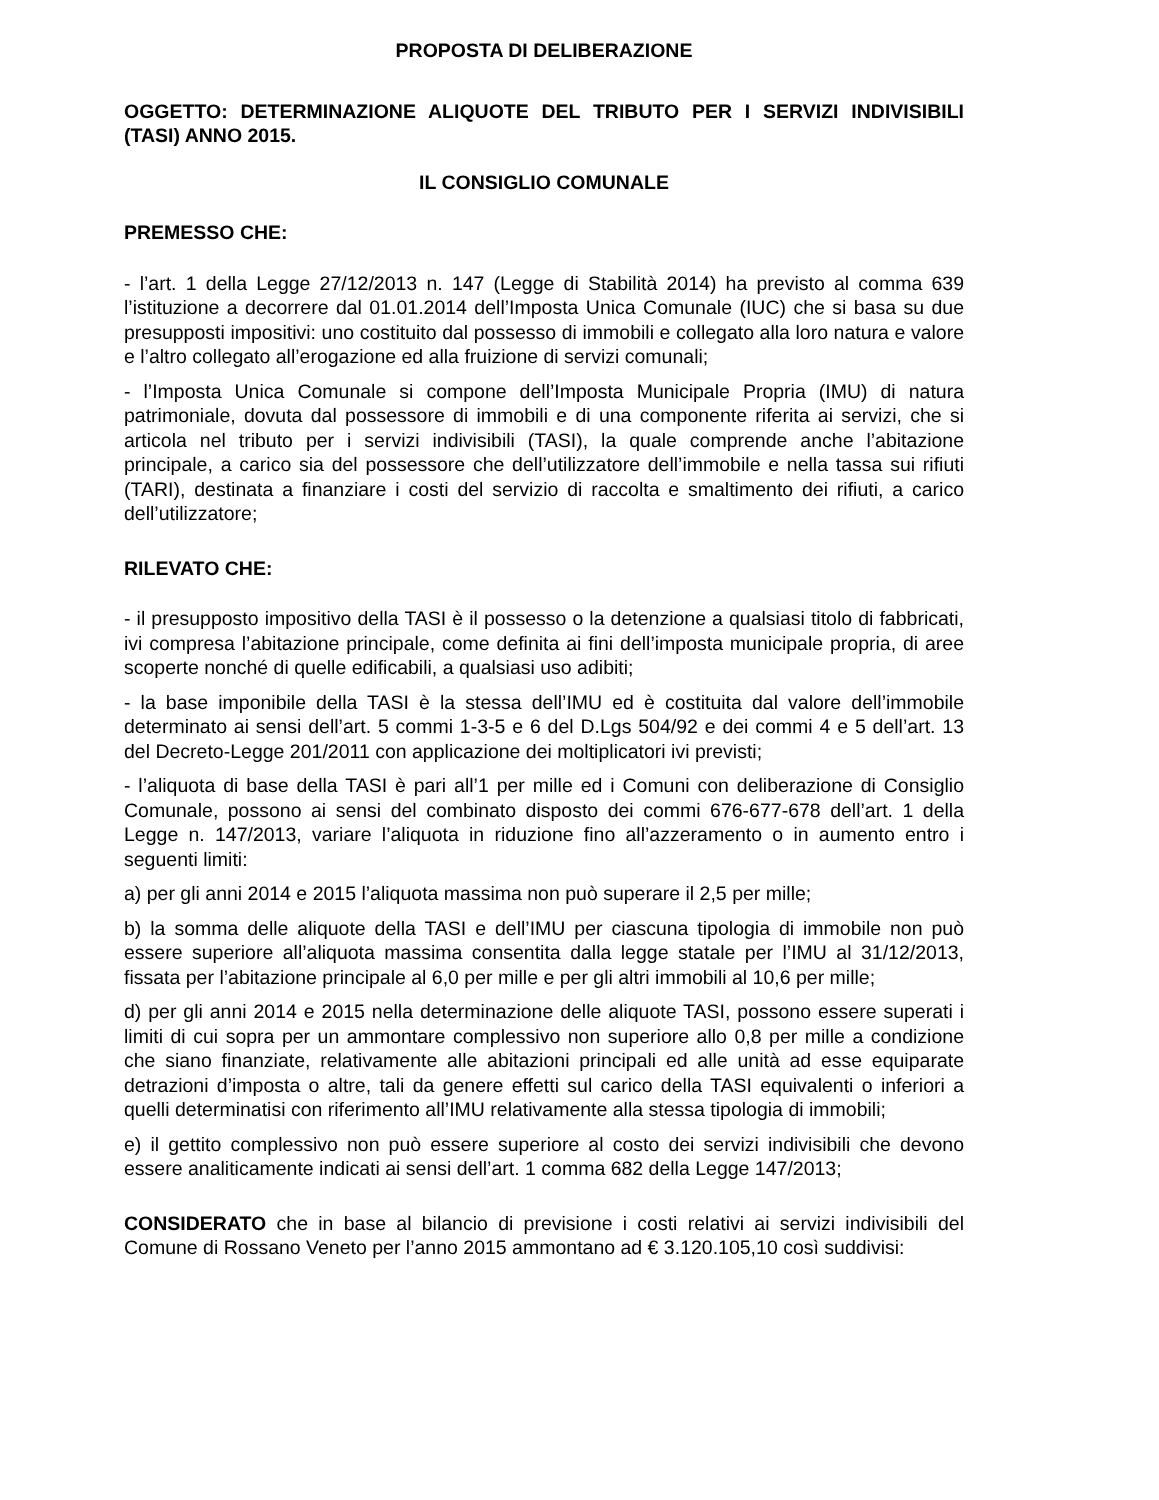PROPOSTA DI DELIBERAZIONE
OGGETTO: DETERMINAZIONE ALIQUOTE DEL TRIBUTO PER I SERVIZI INDIVISIBILI (TASI) ANNO 2015.
IL CONSIGLIO COMUNALE
PREMESSO CHE:
- l’art. 1 della Legge 27/12/2013 n. 147 (Legge di Stabilità 2014) ha previsto al comma 639 l’istituzione a decorrere dal 01.01.2014 dell’Imposta Unica Comunale (IUC) che si basa su due presupposti impositivi: uno costituito dal possesso di immobili e collegato alla loro natura e valore e l’altro collegato all’erogazione ed alla fruizione di servizi comunali;
- l’Imposta Unica Comunale si compone dell’Imposta Municipale Propria (IMU) di natura patrimoniale, dovuta dal possessore di immobili e di una componente riferita ai servizi, che si articola nel tributo per i servizi indivisibili (TASI), la quale comprende anche l’abitazione principale, a carico sia del possessore che dell’utilizzatore dell’immobile e nella tassa sui rifiuti (TARI), destinata a finanziare i costi del servizio di raccolta e smaltimento dei rifiuti, a carico dell’utilizzatore;
RILEVATO CHE:
- il presupposto impositivo della TASI è il possesso o la detenzione a qualsiasi titolo di fabbricati, ivi compresa l’abitazione principale, come definita ai fini dell’imposta municipale propria, di aree scoperte nonché di quelle edificabili, a qualsiasi uso adibiti;
- la base imponibile della TASI è la stessa dell’IMU ed è costituita dal valore dell’immobile determinato ai sensi dell’art. 5 commi 1-3-5 e 6 del D.Lgs 504/92 e dei commi 4 e 5 dell’art. 13 del Decreto-Legge 201/2011 con applicazione dei moltiplicatori ivi previsti;
- l’aliquota di base della TASI è pari all’1 per mille ed i Comuni con deliberazione di Consiglio Comunale, possono ai sensi del combinato disposto dei commi 676-677-678 dell’art. 1 della Legge n. 147/2013, variare l’aliquota in riduzione fino all’azzeramento o in aumento entro i seguenti limiti:
a) per gli anni 2014 e 2015 l’aliquota massima non può superare il 2,5 per mille;
b) la somma delle aliquote della TASI e dell’IMU per ciascuna tipologia di immobile non può essere superiore all’aliquota massima consentita dalla legge statale per l’IMU al 31/12/2013, fissata per l’abitazione principale al 6,0 per mille e per gli altri immobili al 10,6 per mille;
d) per gli anni 2014 e 2015 nella determinazione delle aliquote TASI, possono essere superati i limiti di cui sopra per un ammontare complessivo non superiore allo 0,8 per mille a condizione che siano finanziate, relativamente alle abitazioni principali ed alle unità ad esse equiparate detrazioni d’imposta o altre, tali da genere effetti sul carico della TASI equivalenti o inferiori a quelli determinatisi con riferimento all’IMU relativamente alla stessa tipologia di immobili;
e) il gettito complessivo non può essere superiore al costo dei servizi indivisibili che devono essere analiticamente indicati ai sensi dell’art. 1 comma 682 della Legge 147/2013;
CONSIDERATO che in base al bilancio di previsione i costi relativi ai servizi indivisibili del Comune di Rossano Veneto per l’anno 2015 ammontano ad € 3.120.105,10 così suddivisi: